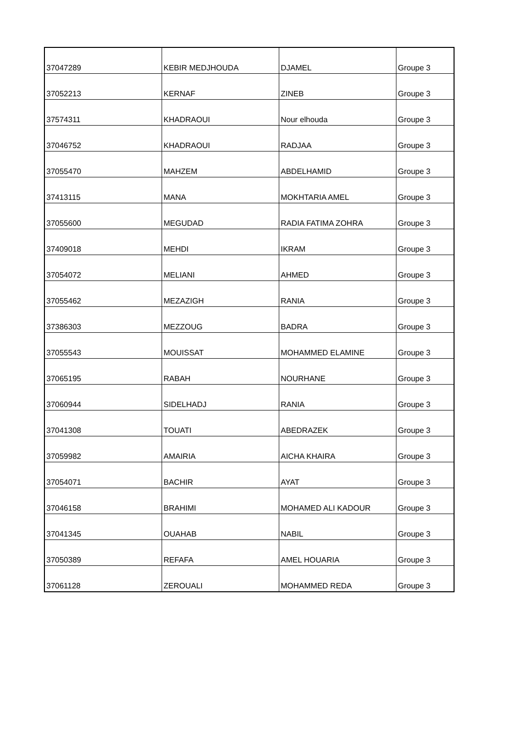| 37047289 | KEBIR MEDJHOUDA | DJAMEL | Groupe 3 |
| 37052213 | KERNAF | ZINEB | Groupe 3 |
| 37574311 | KHADRAOUI | Nour elhouda | Groupe 3 |
| 37046752 | KHADRAOUI | RADJAA | Groupe 3 |
| 37055470 | MAHZEM | ABDELHAMID | Groupe 3 |
| 37413115 | MANA | MOKHTARIA AMEL | Groupe 3 |
| 37055600 | MEGUDAD | RADIA FATIMA ZOHRA | Groupe 3 |
| 37409018 | MEHDI | IKRAM | Groupe 3 |
| 37054072 | MELIANI | AHMED | Groupe 3 |
| 37055462 | MEZAZIGH | RANIA | Groupe 3 |
| 37386303 | MEZZOUG | BADRA | Groupe 3 |
| 37055543 | MOUISSAT | MOHAMMED ELAMINE | Groupe 3 |
| 37065195 | RABAH | NOURHANE | Groupe 3 |
| 37060944 | SIDELHADJ | RANIA | Groupe 3 |
| 37041308 | TOUATI | ABEDRAZEK | Groupe 3 |
| 37059982 | AMAIRIA | AICHA KHAIRA | Groupe 3 |
| 37054071 | BACHIR | AYAT | Groupe 3 |
| 37046158 | BRAHIMI | MOHAMED ALI KADOUR | Groupe 3 |
| 37041345 | OUAHAB | NABIL | Groupe 3 |
| 37050389 | REFAFA | AMEL HOUARIA | Groupe 3 |
| 37061128 | ZEROUALI | MOHAMMED REDA | Groupe 3 |